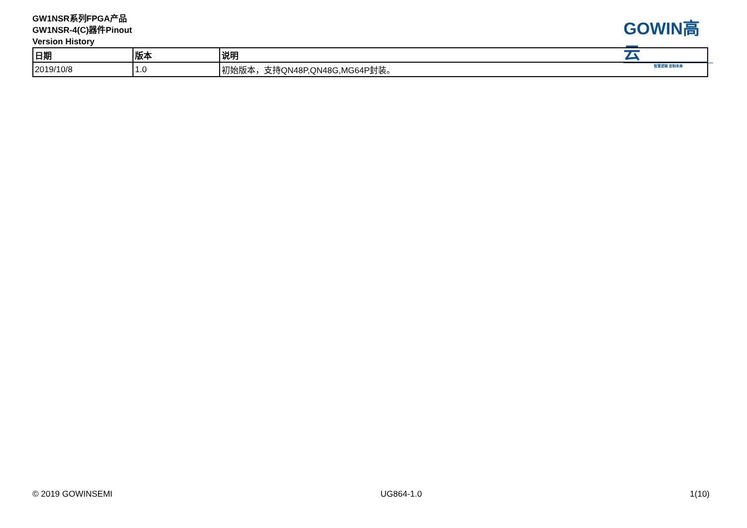GW1NSR系列FPGA产品
GW1NSR-4(C)器件Pinout
Version History
GOWIN高云
智慧逻辑 定制未来
| 日期 | 版本 | 说明 |
| --- | --- | --- |
| 2019/10/8 | 1.0 | 初始版本，支持QN48P,QN48G,MG64P封装。 |
© 2019 GOWINSEMI UG864-1.0 1(10)